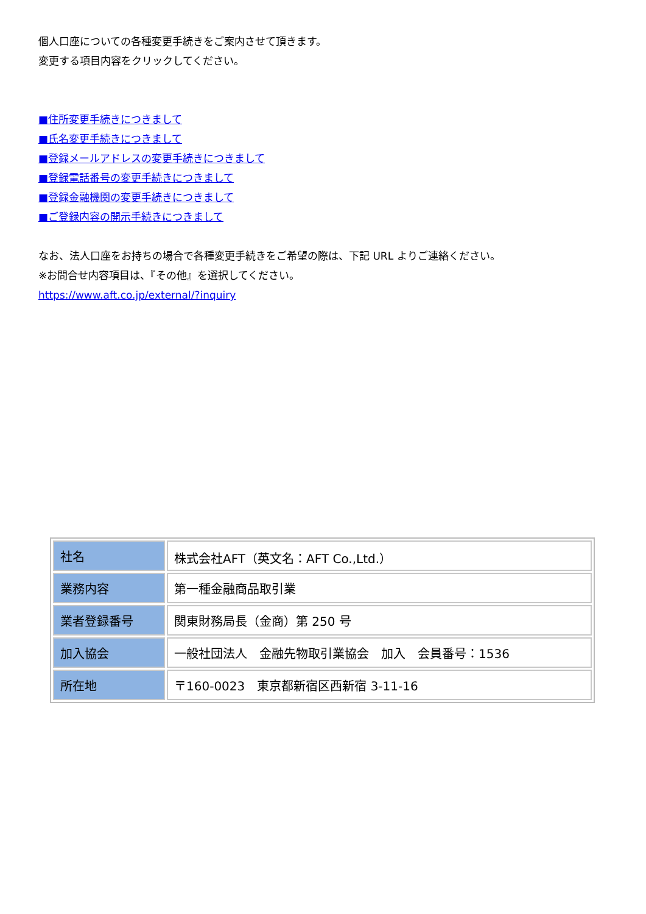個人口座についての各種変更手続きをご案内させて頂きます。
変更する項目内容をクリックしてください。
■住所変更手続きにつきまして
■氏名変更手続きにつきまして
■登録メールアドレスの変更手続きにつきまして
■登録電話番号の変更手続きにつきまして
■登録金融機関の変更手続きにつきまして
■ご登録内容の開示手続きにつきまして
なお、法人口座をお持ちの場合で各種変更手続きをご希望の際は、下記 URL よりご連絡ください。
※お問合せ内容項目は、『その他』を選択してください。
https://www.aft.co.jp/external/?inquiry
| 社名 | 株式会社AFT（英文名：AFT Co.,Ltd.） |
| 業務内容 | 第一種金融商品取引業 |
| 業者登録番号 | 関東財務局長（金商）第 250 号 |
| 加入協会 | 一般社団法人 金融先物取引業協会 加入 会員番号：1536 |
| 所在地 | 〒160-0023 東京都新宿区西新宿 3-11-16 |